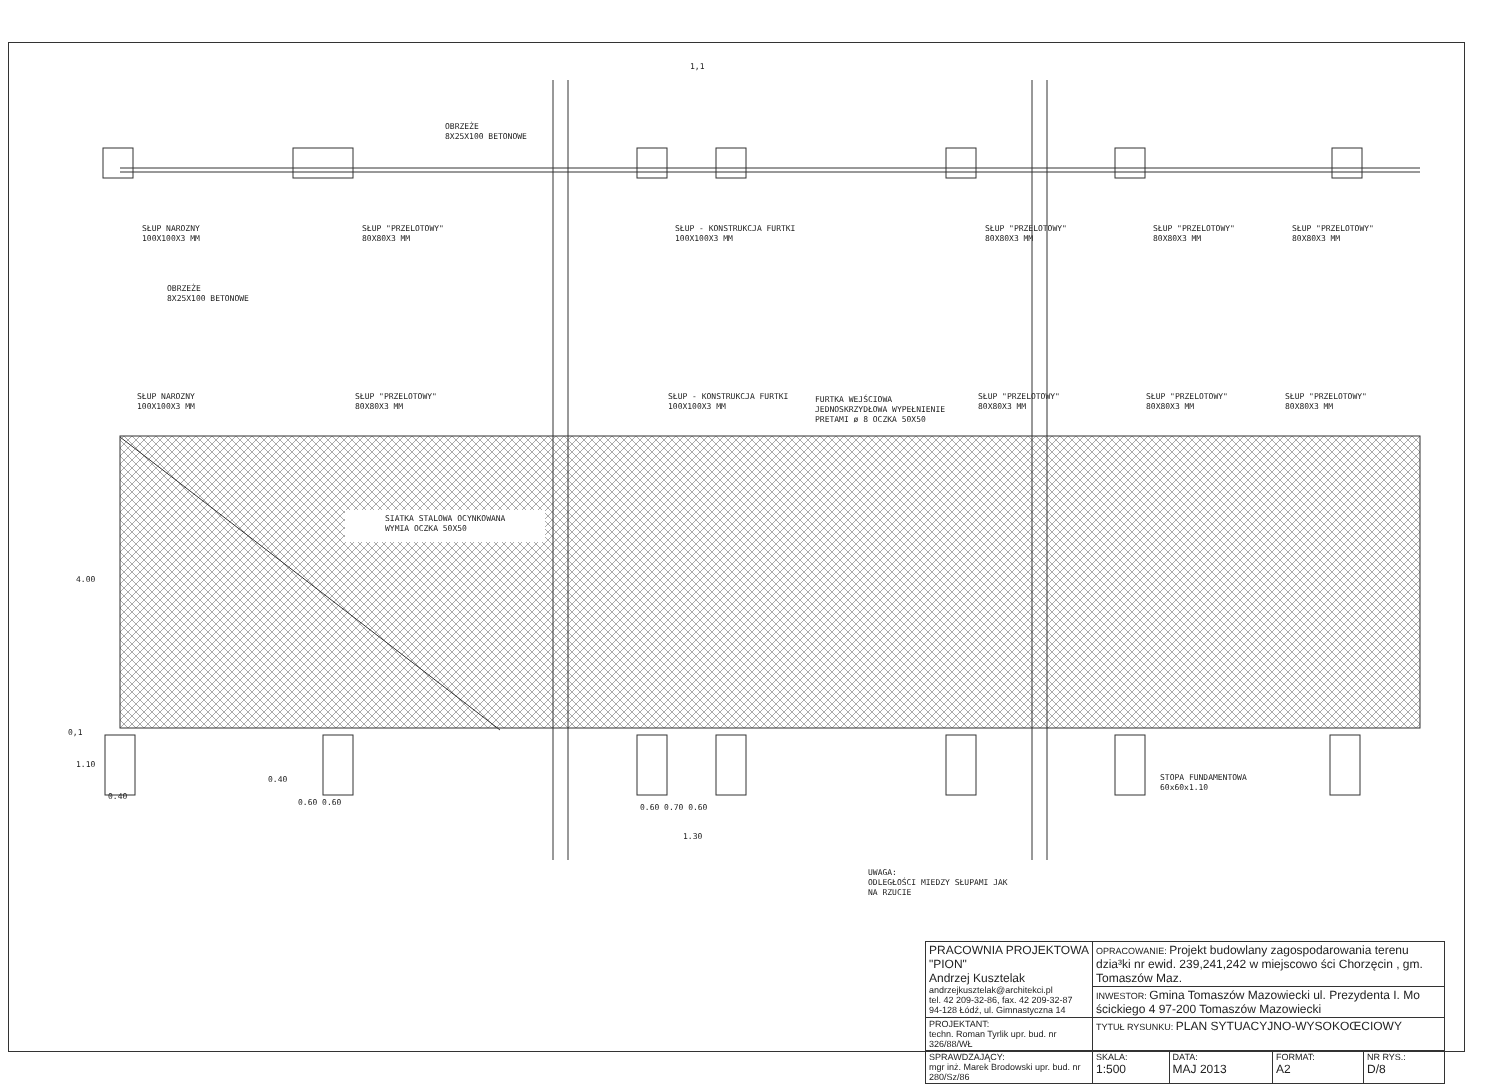1,1
OBRZEŻE
8X25X100 BETONOWE
SŁUP NAROZNY
100X100X3 MM
SŁUP "PRZELOTOWY"
80X80X3 MM
SŁUP - KONSTRUKCJA FURTKI
100X100X3 MM
SŁUP "PRZELOTOWY"
80X80X3 MM
SŁUP "PRZELOTOWY"
80X80X3 MM
SŁUP "PRZELOTOWY"
80X80X3 MM
OBRZEŻE
8X25X100 BETONOWE
SŁUP NAROZNY
100X100X3 MM
SŁUP "PRZELOTOWY"
80X80X3 MM
SŁUP - KONSTRUKCJA FURTKI
100X100X3 MM
FURTKA WEJŚCIOWA
JEDNOSKRZYDŁOWA WYPEŁNIENIE
PRETAMI ø 8 OCZKA 50X50
SŁUP "PRZELOTOWY"
80X80X3 MM
SŁUP "PRZELOTOWY"
80X80X3 MM
SŁUP "PRZELOTOWY"
80X80X3 MM
SIATKA STALOWA OCYNKOWANA
WYMIA OCZKA 50X50
4.00
0,1
1.10
0.40
0.40
0.60 0.60
0.60 0.70 0.60
1.30
STOPA FUNDAMENTOWA
60x60x1.10
UWAGA:
ODLEGŁOŚCI MIEDZY SŁUPAMI JAK
NA RZUCIE
| PRACOWNIA PROJEKTOWA "PION" Andrzej Kusztelak andrzejkusztelak@architekci.pl tel. 42 209-32-86, fax. 42 209-32-87 94-128 Łódź, ul. Gimnastyczna 14 | OPRACOWANIE: Projekt budowlany zagospodarowania terenu dzia³ki nr ewid. 239,241,242 w miejscowo ści Chorzęcin , gm. Tomaszów Maz. | | | |
| | INWESTOR: Gmina Tomaszów Mazowiecki ul. Prezydenta I. Mo ścickiego 4 97-200 Tomaszów Mazowiecki | | | |
| PROJEKTANT: techn. Roman Tyrlik upr. bud. nr 326/88/WŁ | TYTUŁ RYSUNKU: PLAN SYTUACYJNO-WYSOKOŒCIOWY | | | |
| SPRAWDZAJĄCY: mgr inż. Marek Brodowski upr. bud. nr 280/Sz/86 | SKALA: 1:500 | DATA: MAJ 2013 | FORMAT: A2 | NR RYS.: D/8 |